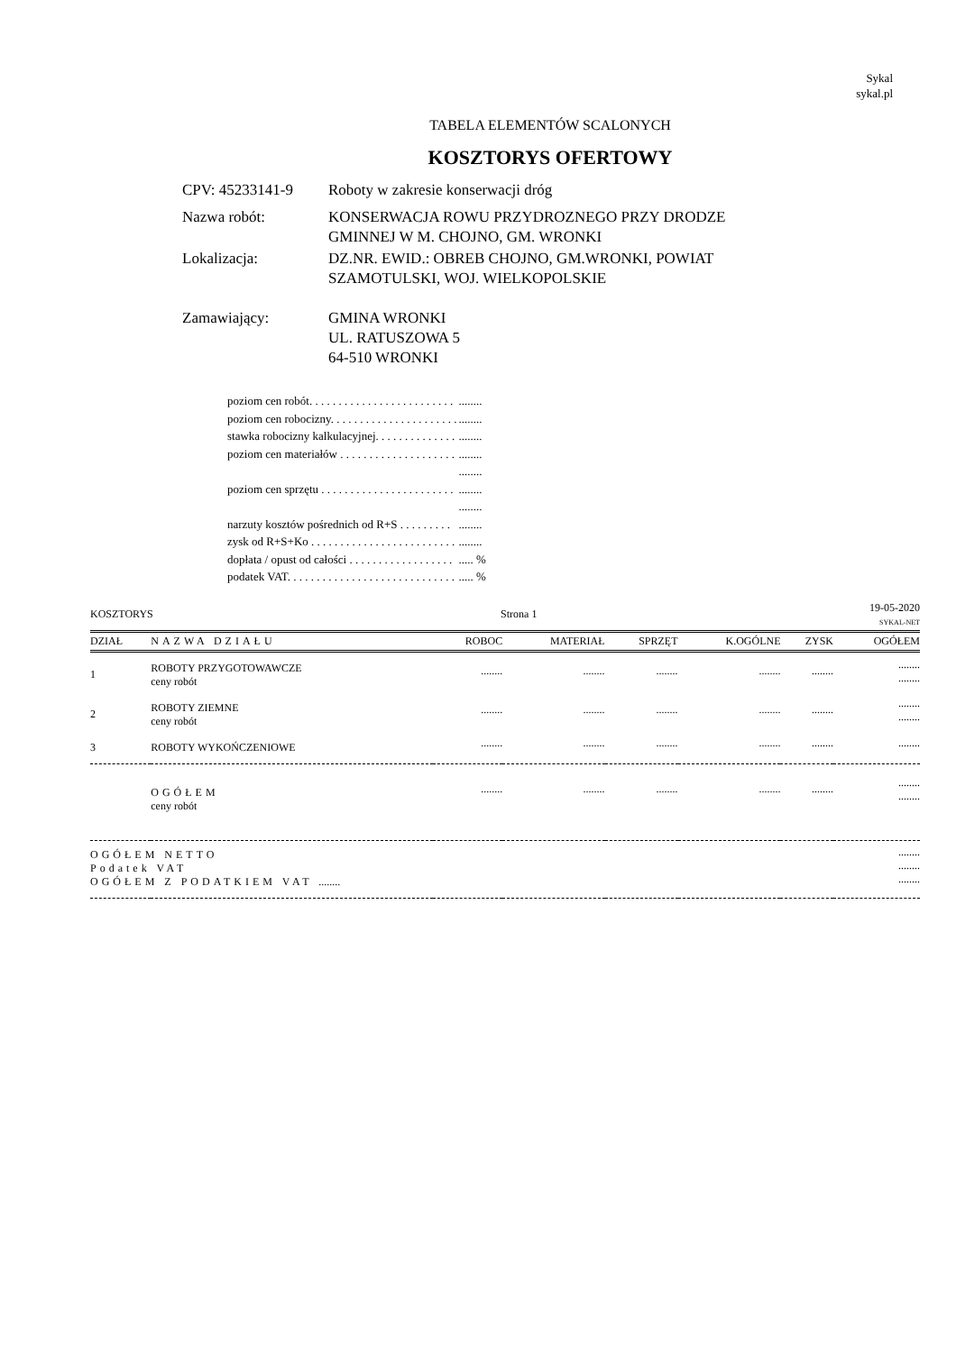Sykal
sykal.pl
TABELA ELEMENTÓW SCALONYCH
KOSZTORYS OFERTOWY
| CPV: 45233141-9 | Roboty w zakresie konserwacji dróg |
| Nazwa robót: | KONSERWACJA ROWU PRZYDROZNEGO PRZY DRODZE GMINNEJ W M. CHOJNO, GM. WRONKI |
| Lokalizacja: | DZ.NR. EWID.: OBREB CHOJNO, GM.WRONKI, POWIAT SZAMOTULSKI, WOJ. WIELKOPOLSKIE |
| Zamawiający: | GMINA WRONKI UL. RATUSZOWA 5 64-510 WRONKI |
| poziom cen robót. . . . . . . . . . . . . . . . . . . . . . . . . | ........ |
| poziom cen robocizny. . . . . . . . . . . . . . . . . . . . . . | ........ |
| stawka robocizny kalkulacyjnej. . . . . . . . . . . . . . | ........ |
| poziom cen materiałów . . . . . . . . . . . . . . . . . . . . | ........ |
| | ........ |
| poziom cen sprzętu . . . . . . . . . . . . . . . . . . . . . . . | ........ |
| | ........ |
| narzuty kosztów pośrednich od R+S . . . . . . . . . | ........ |
| zysk od R+S+Ko . . . . . . . . . . . . . . . . . . . . . . . . . | ........ |
| dopłata / opust od całości . . . . . . . . . . . . . . . . . . | ..... % |
| podatek VAT. . . . . . . . . . . . . . . . . . . . . . . . . . . . . | ..... % |
| KOSZTORYS | | Strona 1 | | 19-05-2020 SYKAL-NET | | | |
| DZIAŁ | NAZWA DZIAŁU | ROBOC | MATERIAŁ | SPRZĘT | K.OGÓLNE | ZYSK | OGÓŁEM |
| 1 | ROBOTY PRZYGOTOWAWCZE ceny robót | ........ | ........ | ........ | ........ | ........ | ........ ........ |
| 2 | ROBOTY ZIEMNE ceny robót | ........ | ........ | ........ | ........ | ........ | ........ ........ |
| 3 | ROBOTY WYKOŃCZENIOWE | ........ | ........ | ........ | ........ | ........ | ........ |
| | OGÓŁEM ceny robót | ........ | ........ | ........ | ........ | ........ | ........ ........ |
| OGÓŁEM NETTO Podatek VAT OGÓŁEM Z PODATKIEM VAT ........ | | | | | | | ........ ........ ........ |